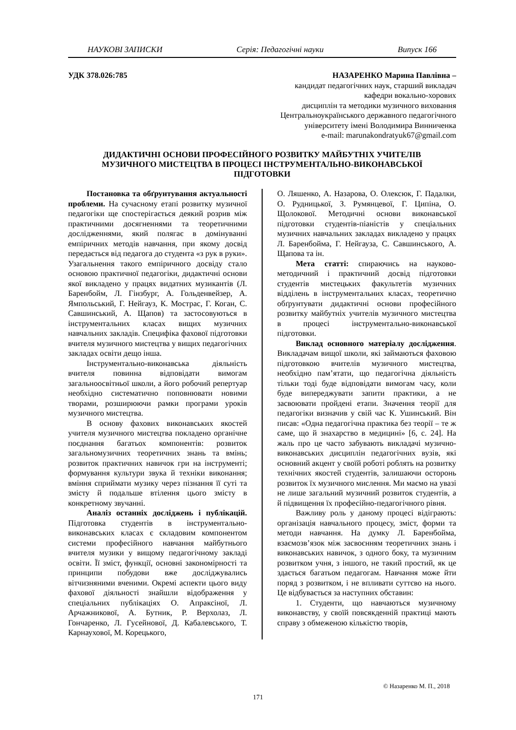НАУКОВІ ЗАПИСКИ Серія: Педагогічні науки Випуск 166
УДК 378.026:785
НАЗАРЕНКО Марина Павлівна –
кандидат педагогічних наук, старший викладач
кафедри вокально-хорових
дисциплін та методики музичного виховання
Центральноукраїнського державного педагогічного
університету імені Володимира Винниченка
e-mail: marunakondratyuk67@gmail.com
ДИДАКТИЧНІ ОСНОВИ ПРОФЕСІЙНОГО РОЗВИТКУ МАЙБУТНІХ УЧИТЕЛІВ
МУЗИЧНОГО МИСТЕЦТВА В ПРОЦЕСІ ІНСТРУМЕНТАЛЬНО-ВИКОНАВСЬКОЇ
ПІДГОТОВКИ
Постановка та обґрунтування актуальності проблеми. На сучасному етапі розвитку музичної педагогіки ще спостерігається деякий розрив між практичними досягненнями та теоретичними дослідженнями, який полягає в домінуванні емпіричних методів навчання, при якому досвід передається від педагога до студента «з рук в руки». Узагальнення такого емпіричного досвіду стало основою практичної педагогіки, дидактичні основи якої викладено у працях видатних музикантів (Л. Баренбойм, Л. Гінзбург, А. Гольденвейзер, А. Ямпольський, Г. Нейгауз, К. Мострас, Г. Коган, С. Савшинський, А. Щапов) та застосовуються в інструментальних класах вищих музичних навчальних закладів. Специфіка фахової підготовки вчителя музичного мистецтва у вищих педагогічних закладах освіти дещо інша.
Інструментально-виконавська діяльність вчителя повинна відповідати вимогам загальноосвітньої школи, а його робочий репертуар необхідно систематично поповнювати новими творами, розширюючи рамки програми уроків музичного мистецтва.
В основу фахових виконавських якостей учителя музичного мистецтва покладено органічне поєднання багатьох компонентів: розвиток загальномузичних теоретичних знань та вмінь; розвиток практичних навичок гри на інструменті; формування культури звука й техніки виконання; вміння сприймати музику через пізнання її суті та змісту й подальше втілення цього змісту в конкретному звучанні.
Аналіз останніх досліджень і публікацій. Підготовка студентів в інструментально-виконавських класах є складовим компонентом системи професійного навчання майбутнього вчителя музики у вищому педагогічному закладі освіти. Її зміст, функції, основні закономірності та принципи побудови вже досліджувались вітчизняними вченими. Окремі аспекти цього виду фахової діяльності знайшли відображення у спеціальних публікаціях О. Апраксіної, Л. Арчажникової, А. Бутник, Р. Верхолаз, Л. Гончаренко, Л. Гусейнової, Д. Кабалевського, Т. Карнаухової, М. Корецького,
О. Ляшенко, А. Назарова, О. Олексюк, Г. Падалки, О. Рудницької, З. Румянцевої, Г. Ципіна, О. Щолокової. Методичні основи виконавської підготовки студентів-піаністів у спеціальних музичних навчальних закладах викладено у працях Л. Баренбойма, Г. Нейгауза, С. Савшинського, А. Щапова та ін.
Мета статті: спираючись на науково-методичний і практичний досвід підготовки студентів мистецьких факультетів музичних відділень в інструментальних класах, теоретично обґрунтувати дидактичні основи професійного розвитку майбутніх учителів музичного мистецтва в процесі інструментально-виконавської підготовки.
Виклад основного матеріалу дослідження. Викладачам вищої школи, які займаються фаховою підготовкою вчителів музичного мистецтва, необхідно пам’ятати, що педагогічна діяльність тільки тоді буде відповідати вимогам часу, коли буде випереджувати запити практики, а не засвоювати пройдені етапи. Значення теорії для педагогіки визначив у свій час К. Ушинський. Він писав: «Одна педагогічна практика без теорії – те ж саме, що й знахарство в медицині» [6, с. 24]. На жаль про це часто забувають викладачі музично-виконавських дисциплін педагогічних вузів, які основний акцент у своїй роботі роблять на розвитку технічних якостей студентів, залишаючи осторонь розвиток їх музичного мислення. Ми маємо на увазі не лише загальний музичний розвиток студентів, а й підвищення їх професійно-педагогічного рівня.
Важливу роль у даному процесі відіграють: організація навчального процесу, зміст, форми та методи навчання. На думку Л. Баренбойма, взаємозв’язок між засвоєнням теоретичних знань і виконавських навичок, з одного боку, та музичним розвитком учня, з іншого, не такий простий, як це здається багатьом педагогам. Навчання може йти поряд з розвитком, і не впливати суттєво на нього. Це відбувається за наступних обставин:
1. Студенти, що навчаються музичному виконавству, у своїй повсякденній практиці мають справу з обмеженою кількістю творів,
© Назаренко М. П., 2018
171